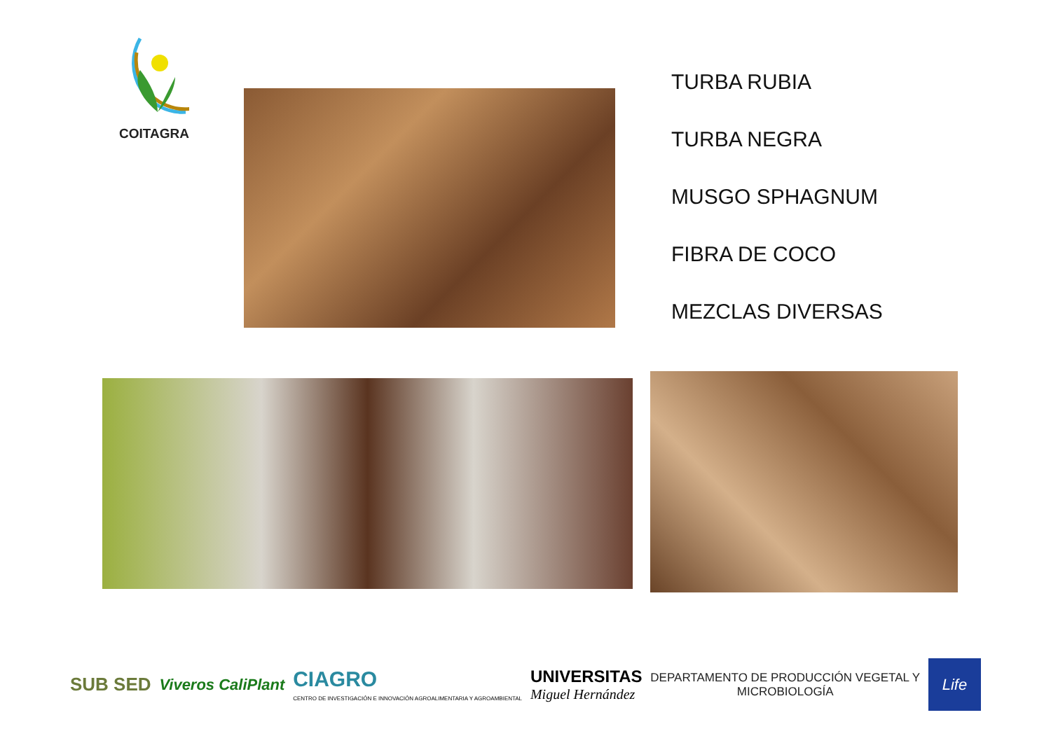COITAGRA
TURBA RUBIA
TURBA NEGRA
MUSGO SPHAGNUM
FIBRA DE COCO
MEZCLAS DIVERSAS
SUB SED
Viveros CaliPlant
CIAGRO
CENTRO DE INVESTIGACIÓN E INNOVACIÓN AGROALIMENTARIA Y AGROAMBIENTAL
UNIVERSITAS
Miguel Hernández
DEPARTAMENTO DE PRODUCCIÓN VEGETAL Y
MICROBIOLOGÍA
Life